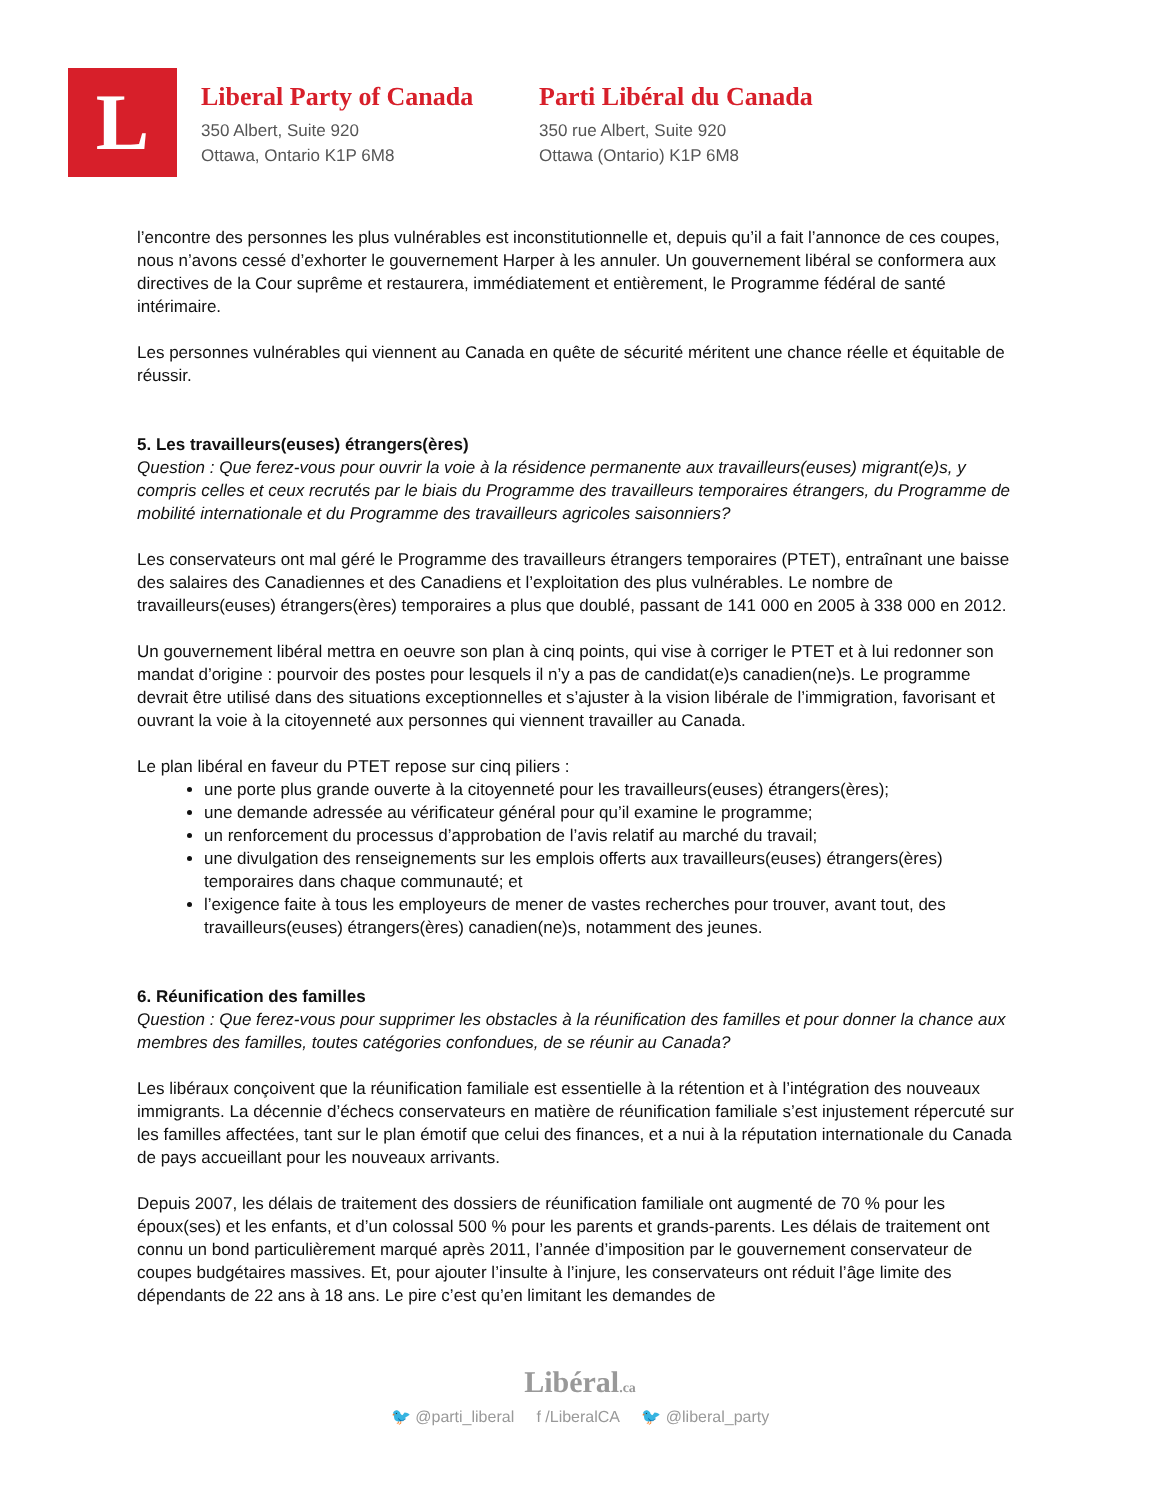L
Liberal Party of Canada
350 Albert, Suite 920
Ottawa, Ontario K1P 6M8
Parti Libéral du Canada
350 rue Albert, Suite 920
Ottawa (Ontario) K1P 6M8
l’encontre des personnes les plus vulnérables est inconstitutionnelle et, depuis qu’il a fait l’annonce de ces coupes, nous n’avons cessé d’exhorter le gouvernement Harper à les annuler. Un gouvernement libéral se conformera aux directives de la Cour suprême et restaurera, immédiatement et entièrement, le Programme fédéral de santé intérimaire.
Les personnes vulnérables qui viennent au Canada en quête de sécurité méritent une chance réelle et équitable de réussir.
5. Les travailleurs(euses) étrangers(ères)
Question : Que ferez-vous pour ouvrir la voie à la résidence permanente aux travailleurs(euses) migrant(e)s, y compris celles et ceux recrutés par le biais du Programme des travailleurs temporaires étrangers, du Programme de mobilité internationale et du Programme des travailleurs agricoles saisonniers?
Les conservateurs ont mal géré le Programme des travailleurs étrangers temporaires (PTET), entraînant une baisse des salaires des Canadiennes et des Canadiens et l’exploitation des plus vulnérables. Le nombre de travailleurs(euses) étrangers(ères) temporaires a plus que doublé, passant de 141 000 en 2005 à 338 000 en 2012.
Un gouvernement libéral mettra en oeuvre son plan à cinq points, qui vise à corriger le PTET et à lui redonner son mandat d’origine : pourvoir des postes pour lesquels il n’y a pas de candidat(e)s canadien(ne)s. Le programme devrait être utilisé dans des situations exceptionnelles et s’ajuster à la vision libérale de l’immigration, favorisant et ouvrant la voie à la citoyenneté aux personnes qui viennent travailler au Canada.
Le plan libéral en faveur du PTET repose sur cinq piliers :
une porte plus grande ouverte à la citoyenneté pour les travailleurs(euses) étrangers(ères);
une demande adressée au vérificateur général pour qu’il examine le programme;
un renforcement du processus d’approbation de l’avis relatif au marché du travail;
une divulgation des renseignements sur les emplois offerts aux travailleurs(euses) étrangers(ères) temporaires dans chaque communauté; et
l’exigence faite à tous les employeurs de mener de vastes recherches pour trouver, avant tout, des travailleurs(euses) étrangers(ères) canadien(ne)s, notamment des jeunes.
6. Réunification des familles
Question : Que ferez-vous pour supprimer les obstacles à la réunification des familles et pour donner la chance aux membres des familles, toutes catégories confondues, de se réunir au Canada?
Les libéraux conçoivent que la réunification familiale est essentielle à la rétention et à l’intégration des nouveaux immigrants. La décennie d’échecs conservateurs en matière de réunification familiale s’est injustement répercuté sur les familles affectées, tant sur le plan émotif que celui des finances, et a nui à la réputation internationale du Canada de pays accueillant pour les nouveaux arrivants.
Depuis 2007, les délais de traitement des dossiers de réunification familiale ont augmenté de 70 % pour les époux(ses) et les enfants, et d’un colossal 500 % pour les parents et grands-parents. Les délais de traitement ont connu un bond particulièrement marqué après 2011, l’année d’imposition par le gouvernement conservateur de coupes budgétaires massives. Et, pour ajouter l’insulte à l’injure, les conservateurs ont réduit l’âge limite des dépendants de 22 ans à 18 ans. Le pire c’est qu’en limitant les demandes de
Libéral.ca
🐦 @parti_liberal f /LiberalCA 🐦 @liberal_party